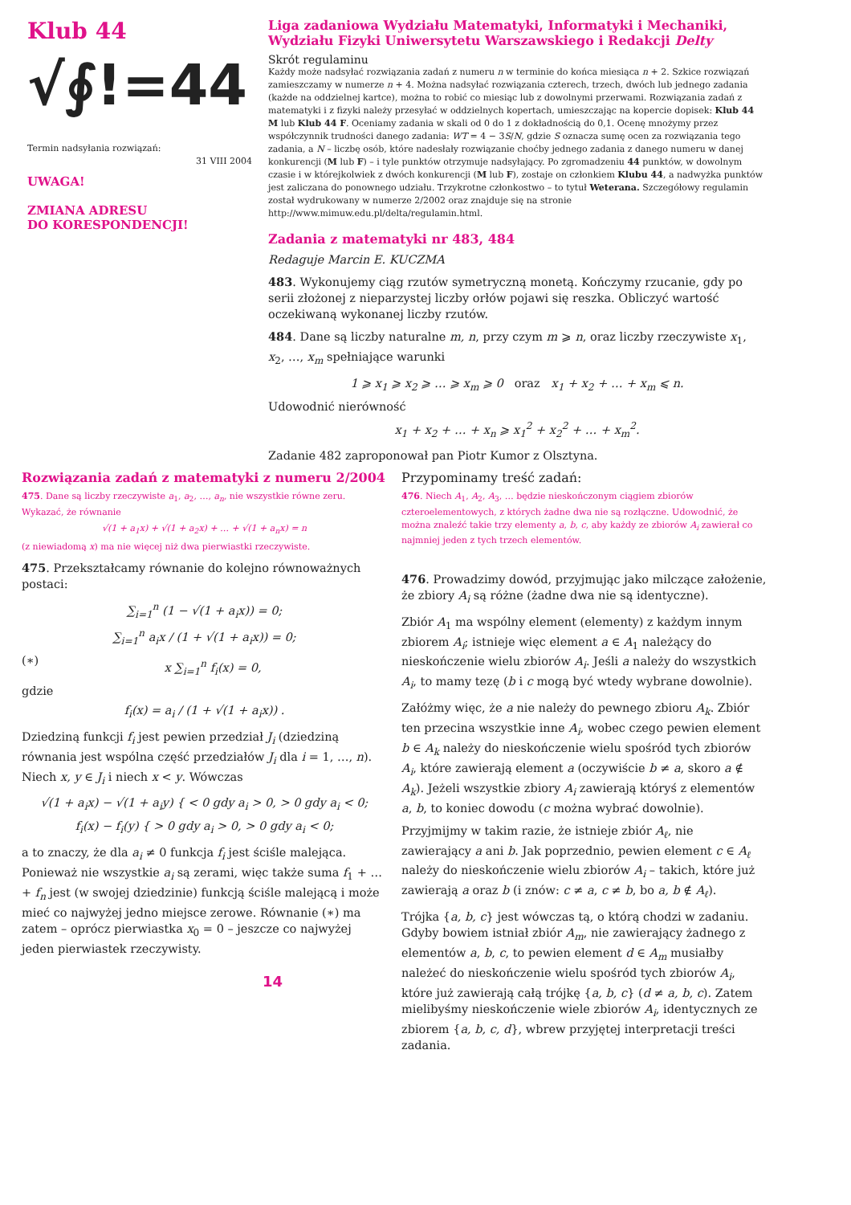Klub 44
√∮!=44
Termin nadsyłania rozwiązań:
31 VIII 2004
UWAGA!
ZMIANA ADRESU
DO KORESPONDENCJI!
Liga zadaniowa Wydziału Matematyki, Informatyki i Mechaniki, Wydziału Fizyki Uniwersytetu Warszawskiego i Redakcji Delty
Skrót regulaminu
Każdy może nadsyłać rozwiązania zadań z numeru n w terminie do końca miesiąca n + 2. Szkice rozwiązań zamieszczamy w numerze n + 4. Można nadsyłać rozwiązania czterech, trzech, dwóch lub jednego zadania (każde na oddzielnej kartce), można to robić co miesiąc lub z dowolnymi przerwami. Rozwiązania zadań z matematyki i z fizyki należy przesyłać w oddzielnych kopertach, umieszczając na kopercie dopisek: Klub 44 M lub Klub 44 F. Oceniamy zadania w skali od 0 do 1 z dokładnością do 0,1. Ocenę mnożymy przez współczynnik trudności danego zadania: WT = 4 − 3S/N, gdzie S oznacza sumę ocen za rozwiązania tego zadania, a N – liczbę osób, które nadesłały rozwiązanie choćby jednego zadania z danego numeru w danej konkurencji (M lub F) – i tyle punktów otrzymuje nadsyłający. Po zgromadzeniu 44 punktów, w dowolnym czasie i w którejkolwiek z dwóch konkurencji (M lub F), zostaje on członkiem Klubu 44, a nadwyżka punktów jest zaliczana do ponownego udziału. Trzykrotne członkostwo – to tytuł Weterana. Szczegółowy regulamin został wydrukowany w numerze 2/2002 oraz znajduje się na stronie http://www.mimuw.edu.pl/delta/regulamin.html.
Zadania z matematyki nr 483, 484
Redaguje Marcin E. KUCZMA
483. Wykonujemy ciąg rzutów symetryczną monetą. Kończymy rzucanie, gdy po serii złożonej z nieparzystej liczby orłów pojawi się reszka. Obliczyć wartość oczekiwaną wykonanej liczby rzutów.
484. Dane są liczby naturalne m, n, przy czym m ⩾ n, oraz liczby rzeczywiste x<sub>1</sub>, x<sub>2</sub>, …, x<sub>m</sub> spełniające warunki
1 ⩾ x<sub>1</sub> ⩾ x<sub>2</sub> ⩾ … ⩾ x<sub>m</sub> ⩾ 0 oraz x<sub>1</sub> + x<sub>2</sub> + … + x<sub>m</sub> ⩽ n.
Udowodnić nierówność
x<sub>1</sub> + x<sub>2</sub> + … + x<sub>n</sub> ⩾ x<sub>1</sub><sup>2</sup> + x<sub>2</sub><sup>2</sup> + … + x<sub>m</sub><sup>2</sup>.
Zadanie 482 zaproponował pan Piotr Kumor z Olsztyna.
Rozwiązania zadań z matematyki z numeru 2/2004
475. Dane są liczby rzeczywiste a<sub>1</sub>, a<sub>2</sub>, …, a<sub>n</sub>, nie wszystkie równe zeru. Wykazać, że równanie
√(1 + a<sub>1</sub>x) + √(1 + a<sub>2</sub>x) + … + √(1 + a<sub>n</sub>x) = n
(z niewiadomą x) ma nie więcej niż dwa pierwiastki rzeczywiste.
475. Przekształcamy równanie do kolejno równoważnych postaci:
∑<sub>i=1</sub><sup>n</sup> (1 − √(1 + a<sub>i</sub>x)) = 0;
∑<sub>i=1</sub><sup>n</sup> a<sub>i</sub>x / (1 + √(1 + a<sub>i</sub>x)) = 0;
(∗) x ∑<sub>i=1</sub><sup>n</sup> f<sub>i</sub>(x) = 0,
gdzie
f<sub>i</sub>(x) = a<sub>i</sub> / (1 + √(1 + a<sub>i</sub>x)) .
Dziedziną funkcji f<sub>i</sub> jest pewien przedział J<sub>i</sub> (dziedziną równania jest wspólna część przedziałów J<sub>i</sub> dla i = 1, …, n). Niech x, y ∈ J<sub>i</sub> i niech x < y. Wówczas
√(1 + a<sub>i</sub>x) − √(1 + a<sub>i</sub>y) { < 0 gdy a<sub>i</sub> > 0, > 0 gdy a<sub>i</sub> < 0;
f<sub>i</sub>(x) − f<sub>i</sub>(y) { > 0 gdy a<sub>i</sub> > 0, > 0 gdy a<sub>i</sub> < 0;
a to znaczy, że dla a<sub>i</sub> ≠ 0 funkcja f<sub>i</sub> jest ściśle malejąca. Ponieważ nie wszystkie a<sub>i</sub> są zerami, więc także suma f<sub>1</sub> + … + f<sub>n</sub> jest (w swojej dziedzinie) funkcją ściśle malejącą i może mieć co najwyżej jedno miejsce zerowe. Równanie (∗) ma zatem – oprócz pierwiastka x<sub>0</sub> = 0 – jeszcze co najwyżej jeden pierwiastek rzeczywisty.
14
Przypominamy treść zadań:
476. Niech A<sub>1</sub>, A<sub>2</sub>, A<sub>3</sub>, … będzie nieskończonym ciągiem zbiorów czteroelementowych, z których żadne dwa nie są rozłączne. Udowodnić, że można znaleźć takie trzy elementy a, b, c, aby każdy ze zbiorów A<sub>i</sub> zawierał co najmniej jeden z tych trzech elementów.
476. Prowadzimy dowód, przyjmując jako milczące założenie, że zbiory A<sub>i</sub> są różne (żadne dwa nie są identyczne).
Zbiór A<sub>1</sub> ma wspólny element (elementy) z każdym innym zbiorem A<sub>i</sub>; istnieje więc element a ∈ A<sub>1</sub> należący do nieskończenie wielu zbiorów A<sub>i</sub>. Jeśli a należy do wszystkich A<sub>i</sub>, to mamy tezę (b i c mogą być wtedy wybrane dowolnie).
Załóżmy więc, że a nie należy do pewnego zbioru A<sub>k</sub>. Zbiór ten przecina wszystkie inne A<sub>i</sub>, wobec czego pewien element b ∈ A<sub>k</sub> należy do nieskończenie wielu spośród tych zbiorów A<sub>i</sub>, które zawierają element a (oczywiście b ≠ a, skoro a ∉ A<sub>k</sub>). Jeżeli wszystkie zbiory A<sub>i</sub> zawierają któryś z elementów a, b, to koniec dowodu (c można wybrać dowolnie).
Przyjmijmy w takim razie, że istnieje zbiór A<sub>ℓ</sub>, nie zawierający a ani b. Jak poprzednio, pewien element c ∈ A<sub>ℓ</sub> należy do nieskończenie wielu zbiorów A<sub>i</sub> – takich, które już zawierają a oraz b (i znów: c ≠ a, c ≠ b, bo a, b ∉ A<sub>ℓ</sub>).
Trójka {a, b, c} jest wówczas tą, o którą chodzi w zadaniu. Gdyby bowiem istniał zbiór A<sub>m</sub>, nie zawierający żadnego z elementów a, b, c, to pewien element d ∈ A<sub>m</sub> musiałby należeć do nieskończenie wielu spośród tych zbiorów A<sub>i</sub>, które już zawierają całą trójkę {a, b, c} (d ≠ a, b, c). Zatem mielibyśmy nieskończenie wiele zbiorów A<sub>i</sub>, identycznych ze zbiorem {a, b, c, d}, wbrew przyjętej interpretacji treści zadania.